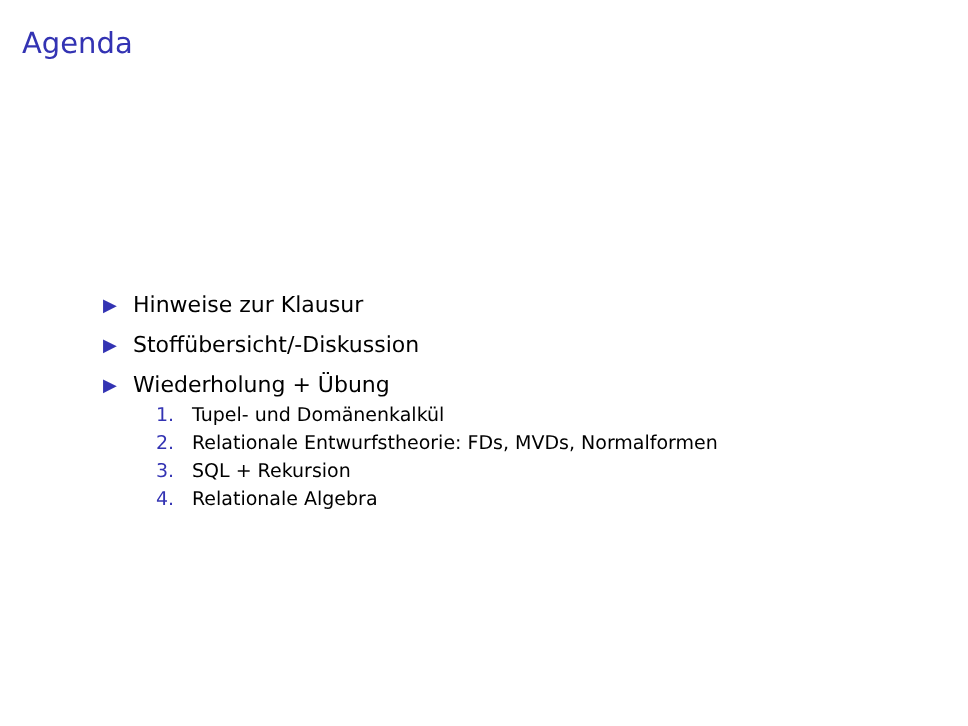Agenda
▶ Hinweise zur Klausur
▶ Stoffübersicht/-Diskussion
▶
Wiederholung + Übung
1. Tupel- und Domänenkalkül
2. Relationale Entwurfstheorie: FDs, MVDs, Normalformen
3. SQL + Rekursion
4. Relationale Algebra